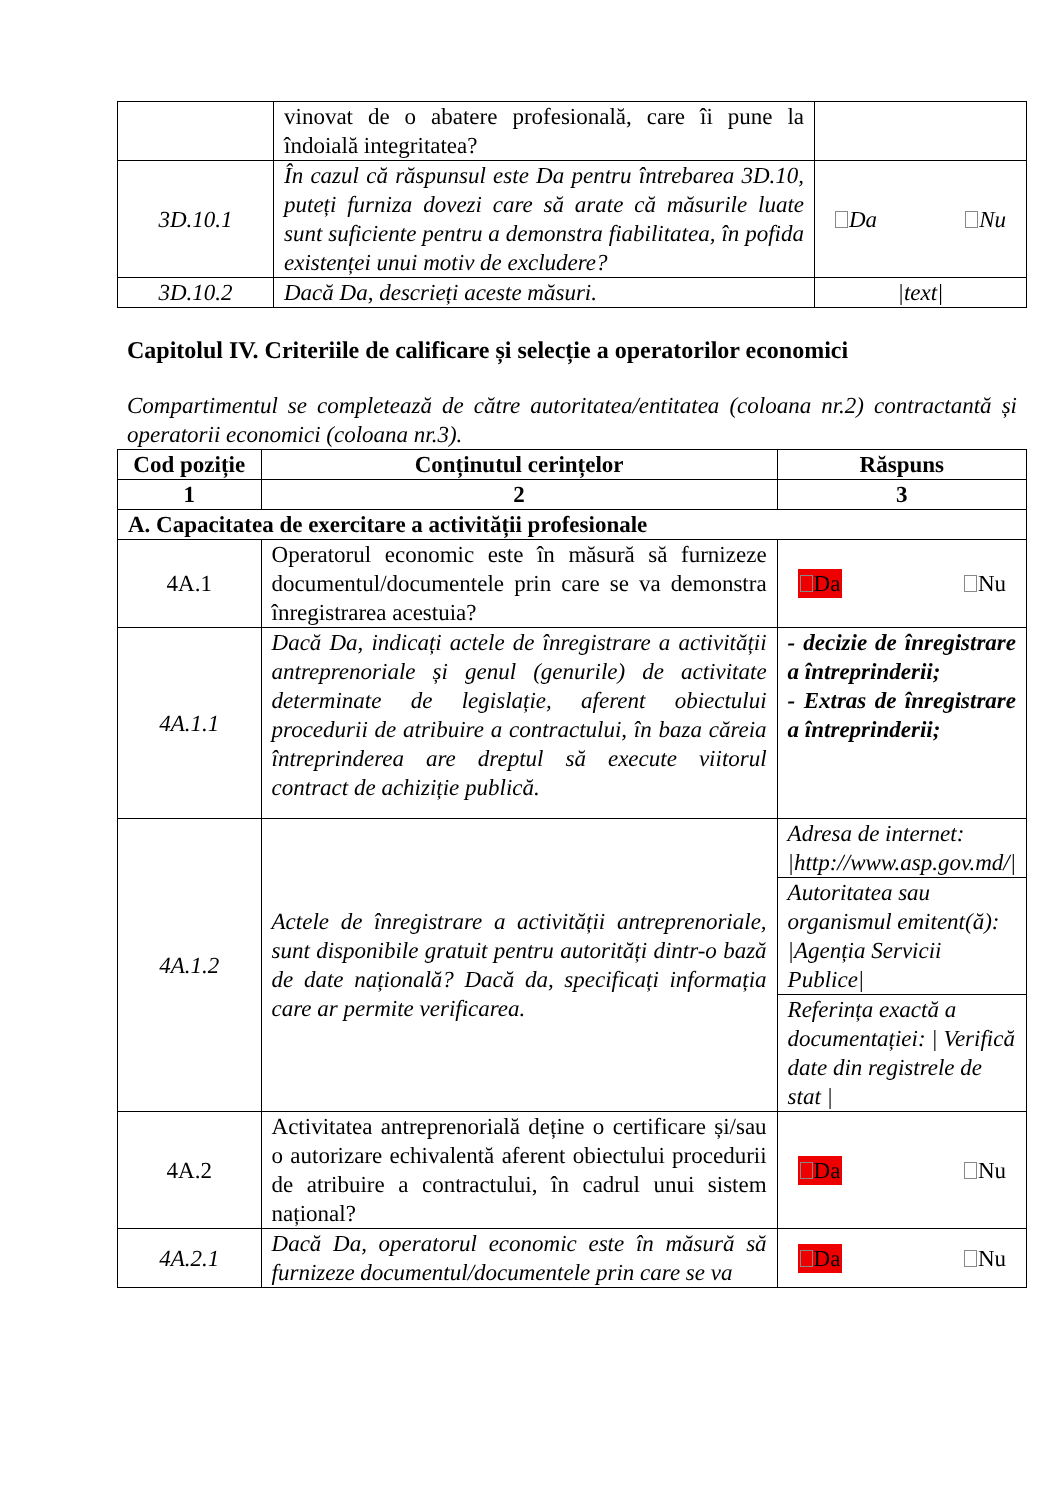| | vinovat de o abatere profesională, care îi pune la îndoială integritatea? | |
| 3D.10.1 | În cazul că răspunsul este Da pentru întrebarea 3D.10, puteți furniza dovezi care să arate că măsurile luate sunt suficiente pentru a demonstra fiabilitatea, în pofida existenței unui motiv de excludere? | Da Nu |
| 3D.10.2 | Dacă Da, descrieți aceste măsuri. | /text/ |
Capitolul IV. Criteriile de calificare și selecție a operatorilor economici
Compartimentul se completează de către autoritatea/entitatea (coloana nr.2) contractantă și operatorii economici (coloana nr.3).
| Cod poziție | Conținutul cerințelor | Răspuns |
| --- | --- | --- |
| 1 | 2 | 3 |
| A. Capacitatea de exercitare a activității profesionale | | |
| 4A.1 | Operatorul economic este în măsură să furnizeze documentul/documentele prin care se va demonstra înregistrarea acestuia? | Da Nu |
| 4A.1.1 | Dacă Da, indicați actele de înregistrare a activității antreprenoriale și genul (genurile) de activitate determinate de legislație, aferent obiectului procedurii de atribuire a contractului, în baza căreia întreprinderea are dreptul să execute viitorul contract de achiziție publică. | - decizie de înregistrare a întreprinderii; - Extras de înregistrare a întreprinderii; |
| 4A.1.2 | Actele de înregistrare a activității antreprenoriale, sunt disponibile gratuit pentru autorități dintr-o bază de date națională? Dacă da, specificați informația care ar permite verificarea. | Adresa de internet: /http://www.asp.gov.md// Autoritatea sau organismul emitent(ă): /Agenția Servicii Publice/ Referința exactă a documentației: / Verifică date din registrele de stat / |
| 4A.2 | Activitatea antreprenorială deține o certificare și/sau o autorizare echivalentă aferent obiectului procedurii de atribuire a contractului, în cadrul unui sistem național? | Da Nu |
| 4A.2.1 | Dacă Da, operatorul economic este în măsură să furnizeze documentul/documentele prin care se va | Da Nu |